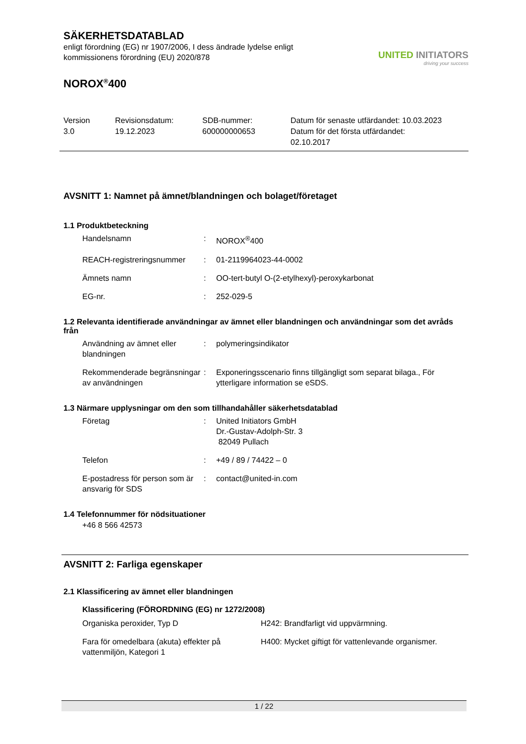SÄKERHETSDATABLAD
enligt förordning (EG) nr 1907/2006, I dess ändrade lydelse enligt
kommissionens förordning (EU) 2020/878
NOROX<sup>®</sup>400
UNITED INITIATORS
driving your success
Version
3.0
Revisionsdatum:
19.12.2023
SDB-nummer:
600000000653
Datum för senaste utfärdandet: 10.03.2023
Datum för det första utfärdandet:
02.10.2017
AVSNITT 1: Namnet på ämnet/blandningen och bolaget/företaget
1.1 Produktbeteckning
| Handelsnamn | : | NOROX<sup>®</sup>400 |
| REACH-registreringsnummer | : | 01-2119964023-44-0002 |
| Ämnets namn | : | OO-tert-butyl O-(2-etylhexyl)-peroxykarbonat |
| EG-nr. | : | 252-029-5 |
1.2 Relevanta identifierade användningar av ämnet eller blandningen och användningar som det avråds från
| Användning av ämnet eller blandningen | : | polymeringsindikator |
| Rekommenderade begränsningar av användningen | : | Exponeringsscenario finns tillgängligt som separat bilaga., För ytterligare information se eSDS. |
1.3 Närmare upplysningar om den som tillhandahåller säkerhetsdatablad
| Företag | : | United Initiators GmbH Dr.-Gustav-Adolph-Str. 3 82049 Pullach |
| Telefon | : | +49 / 89 / 74422 – 0 |
| E-postadress för person som är ansvarig för SDS | : | contact@united-in.com |
1.4 Telefonnummer för nödsituationer
+46 8 566 42573
AVSNITT 2: Farliga egenskaper
2.1 Klassificering av ämnet eller blandningen
Klassificering (FÖRORDNING (EG) nr 1272/2008)
| Organiska peroxider, Typ D | H242: Brandfarligt vid uppvärmning. |
| Fara för omedelbara (akuta) effekter på vattenmiljön, Kategori 1 | H400: Mycket giftigt för vattenlevande organismer. |
1 / 22